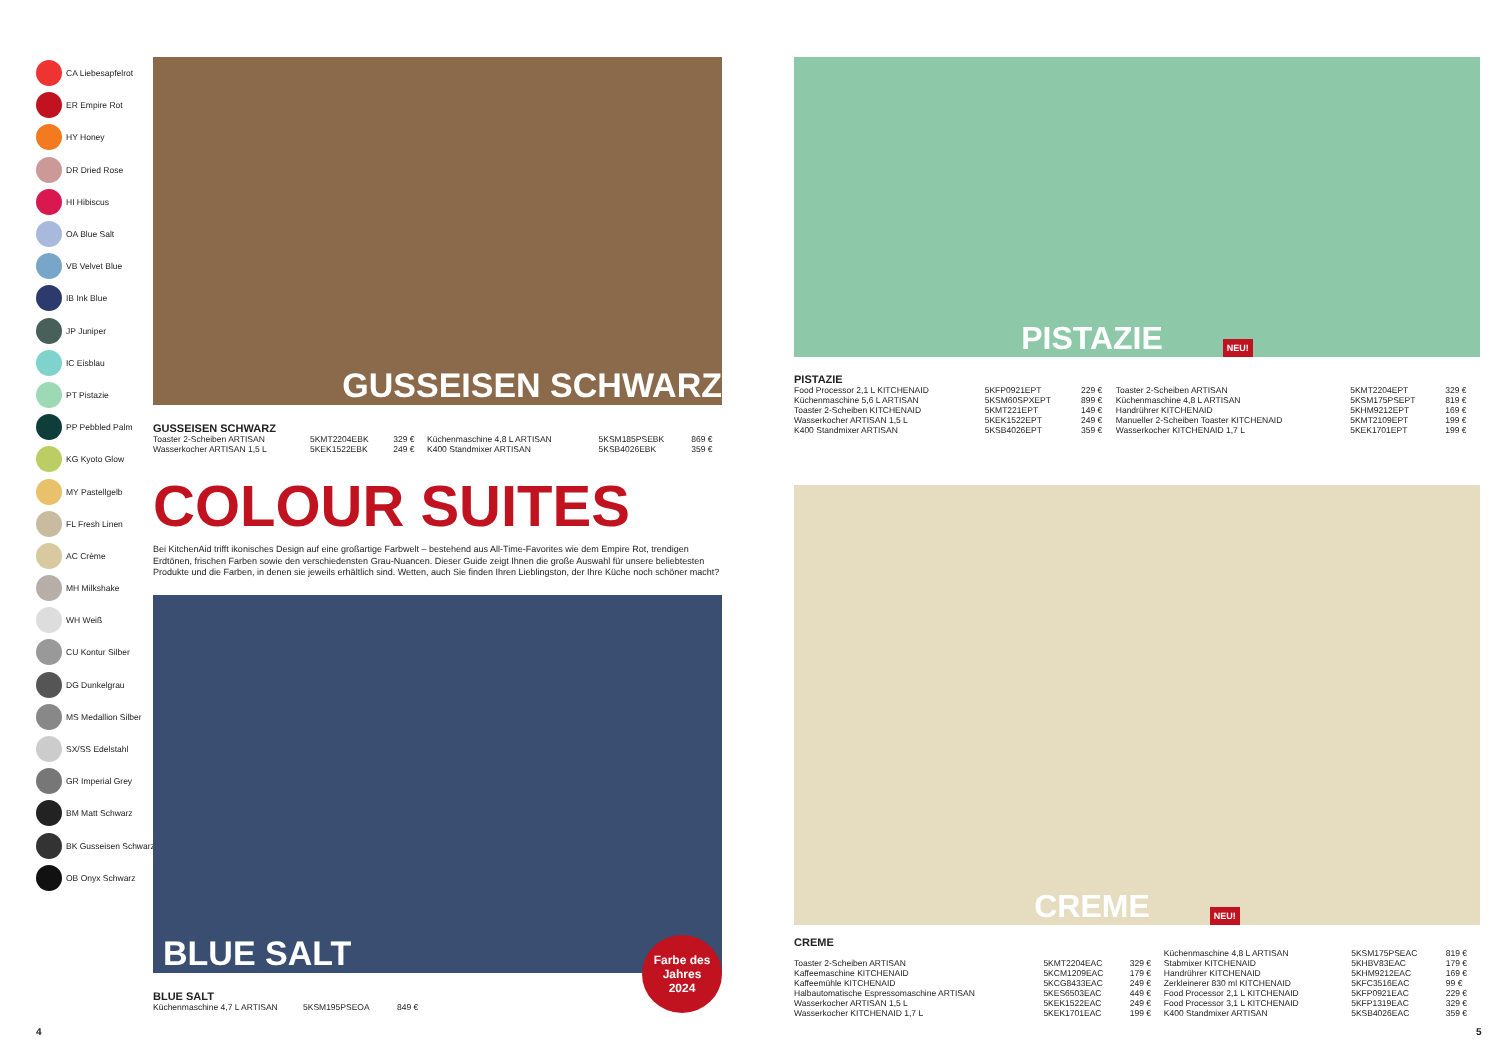CA Liebesapfelrot
ER Empire Rot
HY Honey
DR Dried Rose
HI Hibiscus
OA Blue Salt
VB Velvet Blue
IB Ink Blue
JP Juniper
IC Eisblau
PT Pistazie
PP Pebbled Palm
KG Kyoto Glow
MY Pastellgelb
FL Fresh Linen
AC Crème
MH Milkshake
WH Weiß
CU Kontur Silber
DG Dunkelgrau
MS Medallion Silber
SX/SS Edelstahl
GR Imperial Grey
BM Matt Schwarz
BK Gusseisen Schwarz
OB Onyx Schwarz
GUSSEISEN SCHWARZ
GUSSEISEN SCHWARZ
| Toaster 2-Scheiben ARTISAN | 5KMT2204EBK | 329 € | Küchenmaschine 4,8 L ARTISAN | 5KSM185PSEBK | 869 € |
| Wasserkocher ARTISAN 1,5 L | 5KEK1522EBK | 249 € | K400 Standmixer ARTISAN | 5KSB4026EBK | 359 € |
COLOUR SUITES
Bei KitchenAid trifft ikonisches Design auf eine großartige Farbwelt – bestehend aus All-Time-Favorites wie dem Empire Rot, trendigen Erdtönen, frischen Farben sowie den verschiedensten Grau-Nuancen. Dieser Guide zeigt Ihnen die große Auswahl für unsere beliebtesten Produkte und die Farben, in denen sie jeweils erhältlich sind. Wetten, auch Sie finden Ihren Lieblingston, der Ihre Küche noch schöner macht?
BLUE SALT Farbe des Jahres 2024
BLUE SALT
| Küchenmaschine 4,7 L ARTISAN | 5KSM195PSEOA | 849 € |
4
PISTAZIE NEU!
PISTAZIE
| Food Processor 2,1 L KITCHENAID | 5KFP0921EPT | 229 € | Toaster 2-Scheiben ARTISAN | 5KMT2204EPT | 329 € |
| Küchenmaschine 5,6 L ARTISAN | 5KSM60SPXEPT | 899 € | Küchenmaschine 4,8 L ARTISAN | 5KSM175PSEPT | 819 € |
| Toaster 2-Scheiben KITCHENAID | 5KMT221EPT | 149 € | Handrührer KITCHENAID | 5KHM9212EPT | 169 € |
| Wasserkocher ARTISAN 1,5 L | 5KEK1522EPT | 249 € | Manueller 2-Scheiben Toaster KITCHENAID | 5KMT2109EPT | 199 € |
| K400 Standmixer ARTISAN | 5KSB4026EPT | 359 € | Wasserkocher KITCHENAID 1,7 L | 5KEK1701EPT | 199 € |
CREME NEU!
CREME
| | | | Küchenmaschine 4,8 L ARTISAN | 5KSM175PSEAC | 819 € |
| Toaster 2-Scheiben ARTISAN | 5KMT2204EAC | 329 € | Stabmixer KITCHENAID | 5KHBV83EAC | 179 € |
| Kaffeemaschine KITCHENAID | 5KCM1209EAC | 179 € | Handrührer KITCHENAID | 5KHM9212EAC | 169 € |
| Kaffeemühle KITCHENAID | 5KCG8433EAC | 249 € | Zerkleinerer 830 ml KITCHENAID | 5KFC3516EAC | 99 € |
| Halbautomatische Espressomaschine ARTISAN | 5KES6503EAC | 449 € | Food Processor 2,1 L KITCHENAID | 5KFP0921EAC | 229 € |
| Wasserkocher ARTISAN 1,5 L | 5KEK1522EAC | 249 € | Food Processor 3,1 L KITCHENAID | 5KFP1319EAC | 329 € |
| Wasserkocher KITCHENAID 1,7 L | 5KEK1701EAC | 199 € | K400 Standmixer ARTISAN | 5KSB4026EAC | 359 € |
5